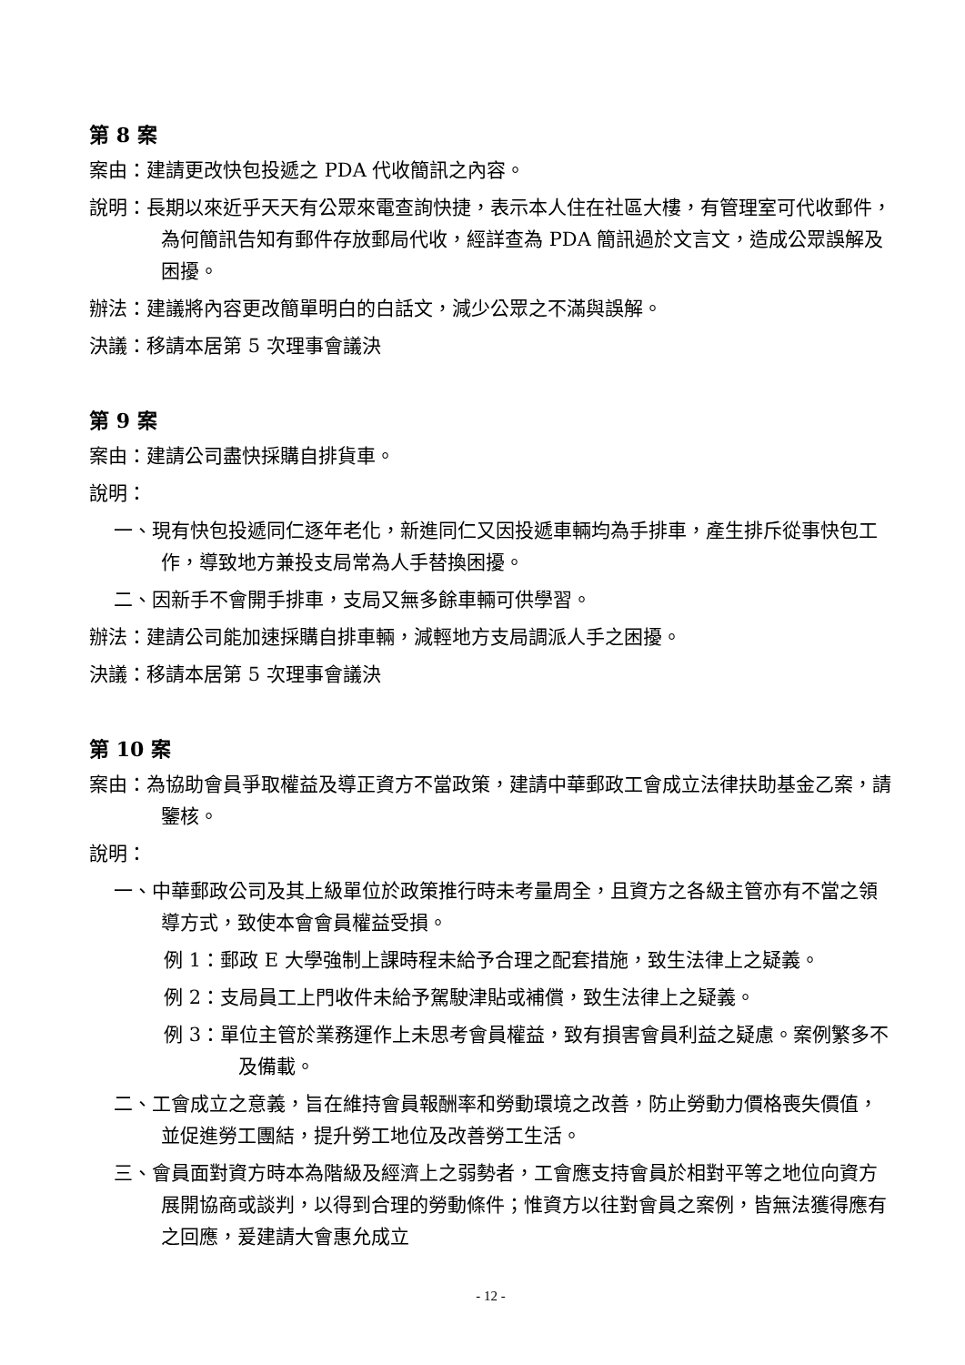第 8 案
案由：建請更改快包投遞之 PDA 代收簡訊之內容。
說明：長期以來近乎天天有公眾來電查詢快捷，表示本人住在社區大樓，有管理室可代收郵件，為何簡訊告知有郵件存放郵局代收，經詳查為 PDA 簡訊過於文言文，造成公眾誤解及困擾。
辦法：建議將內容更改簡單明白的白話文，減少公眾之不滿與誤解。
決議：移請本居第 5 次理事會議決
第 9 案
案由：建請公司盡快採購自排貨車。
說明：
一、現有快包投遞同仁逐年老化，新進同仁又因投遞車輛均為手排車，產生排斥從事快包工作，導致地方兼投支局常為人手替換困擾。
二、因新手不會開手排車，支局又無多餘車輛可供學習。
辦法：建請公司能加速採購自排車輛，減輕地方支局調派人手之困擾。
決議：移請本居第 5 次理事會議決
第 10 案
案由：為協助會員爭取權益及導正資方不當政策，建請中華郵政工會成立法律扶助基金乙案，請鑒核。
說明：
一、中華郵政公司及其上級單位於政策推行時未考量周全，且資方之各級主管亦有不當之領導方式，致使本會會員權益受損。
例 1：郵政 E 大學強制上課時程未給予合理之配套措施，致生法律上之疑義。
例 2：支局員工上門收件未給予駕駛津貼或補償，致生法律上之疑義。
例 3：單位主管於業務運作上未思考會員權益，致有損害會員利益之疑慮。案例繁多不及備載。
二、工會成立之意義，旨在維持會員報酬率和勞動環境之改善，防止勞動力價格喪失價值，並促進勞工團結，提升勞工地位及改善勞工生活。
三、會員面對資方時本為階級及經濟上之弱勢者，工會應支持會員於相對平等之地位向資方展開協商或談判，以得到合理的勞動條件；惟資方以往對會員之案例，皆無法獲得應有之回應，爰建請大會惠允成立
- 12 -